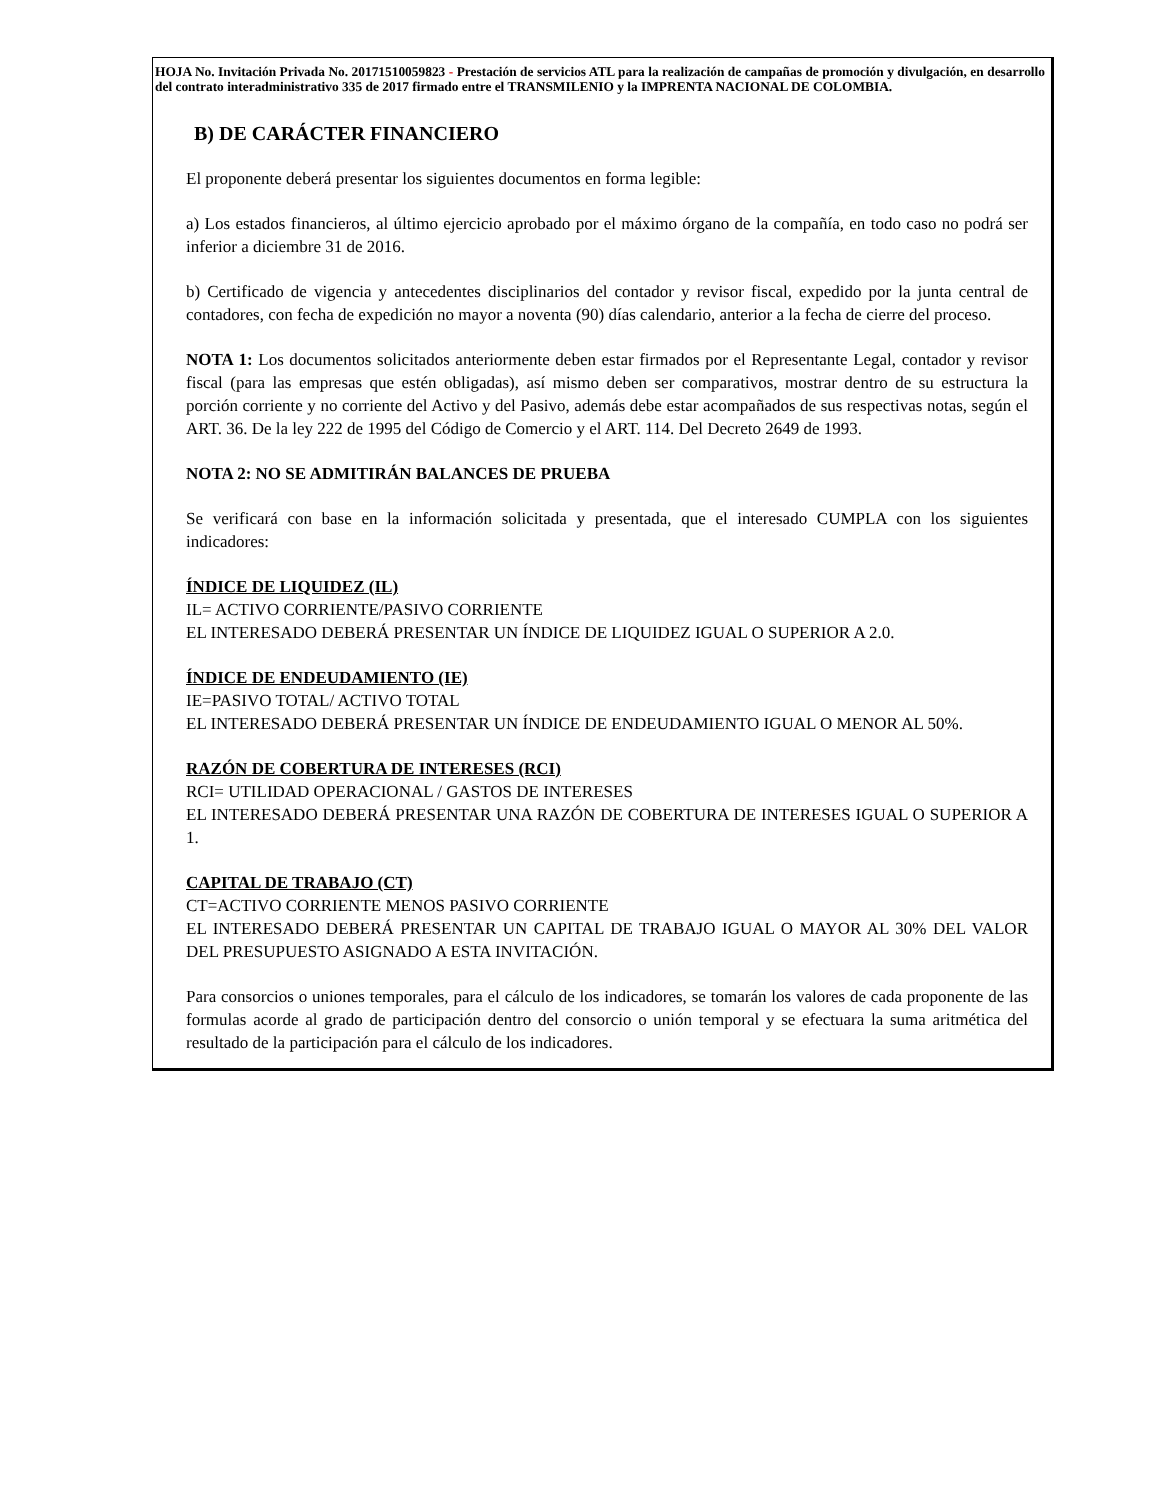HOJA No. Invitación Privada No. 20171510059823 - Prestación de servicios ATL para la realización de campañas de promoción y divulgación, en desarrollo del contrato interadministrativo 335 de 2017 firmado entre el TRANSMILENIO y la IMPRENTA NACIONAL DE COLOMBIA.
B) DE CARÁCTER FINANCIERO
El proponente deberá presentar los siguientes documentos en forma legible:
a) Los estados financieros, al último ejercicio aprobado por el máximo órgano de la compañía, en todo caso no podrá ser inferior a diciembre 31 de 2016.
b) Certificado de vigencia y antecedentes disciplinarios del contador y revisor fiscal, expedido por la junta central de contadores, con fecha de expedición no mayor a noventa (90) días calendario, anterior a la fecha de cierre del proceso.
NOTA 1: Los documentos solicitados anteriormente deben estar firmados por el Representante Legal, contador y revisor fiscal (para las empresas que estén obligadas), así mismo deben ser comparativos, mostrar dentro de su estructura la porción corriente y no corriente del Activo y del Pasivo, además debe estar acompañados de sus respectivas notas, según el ART. 36. De la ley 222 de 1995 del Código de Comercio y el ART. 114. Del Decreto 2649 de 1993.
NOTA 2: NO SE ADMITIRÁN BALANCES DE PRUEBA
Se verificará con base en la información solicitada y presentada, que el interesado CUMPLA con los siguientes indicadores:
ÍNDICE DE LIQUIDEZ (IL)
IL= ACTIVO CORRIENTE/PASIVO CORRIENTE
EL INTERESADO DEBERÁ PRESENTAR UN ÍNDICE DE LIQUIDEZ IGUAL O SUPERIOR A 2.0.
ÍNDICE DE ENDEUDAMIENTO (IE)
IE=PASIVO TOTAL/ ACTIVO TOTAL
EL INTERESADO DEBERÁ PRESENTAR UN ÍNDICE DE ENDEUDAMIENTO IGUAL O MENOR AL 50%.
RAZÓN DE COBERTURA DE INTERESES (RCI)
RCI= UTILIDAD OPERACIONAL / GASTOS DE INTERESES
EL INTERESADO DEBERÁ PRESENTAR UNA RAZÓN DE COBERTURA DE INTERESES IGUAL O SUPERIOR A 1.
CAPITAL DE TRABAJO (CT)
CT=ACTIVO CORRIENTE MENOS PASIVO CORRIENTE
EL INTERESADO DEBERÁ PRESENTAR UN CAPITAL DE TRABAJO IGUAL O MAYOR AL 30% DEL VALOR DEL PRESUPUESTO ASIGNADO A ESTA INVITACIÓN.
Para consorcios o uniones temporales, para el cálculo de los indicadores, se tomarán los valores de cada proponente de las formulas acorde al grado de participación dentro del consorcio o unión temporal y se efectuara la suma aritmética del resultado de la participación para el cálculo de los indicadores.